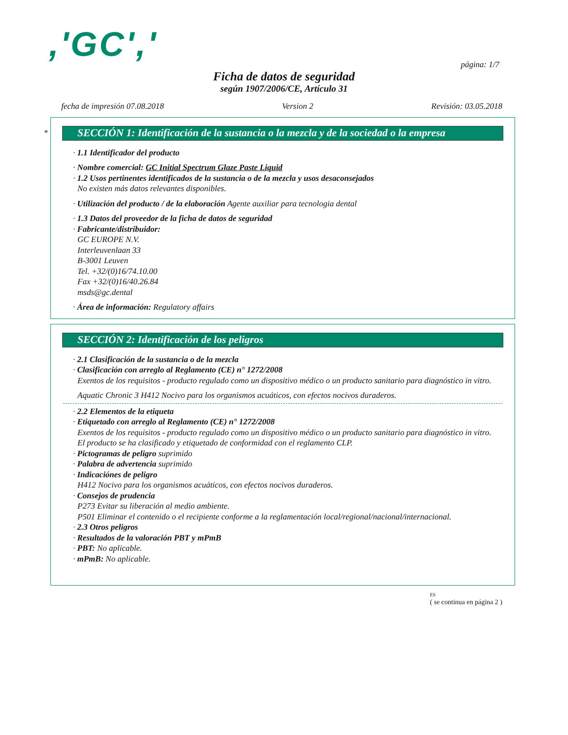,'GC',' página: 1/7
Ficha de datos de seguridad
según 1907/2006/CE, Artículo 31
fecha de impresión 07.08.2018 Version 2 Revisión: 03.05.2018
*
SECCIÓN 1: Identificación de la sustancia o la mezcla y de la sociedad o la empresa
· 1.1 Identificador del producto
· Nombre comercial: GC Initial Spectrum Glaze Paste Liquid
· 1.2 Usos pertinentes identificados de la sustancia o de la mezcla y usos desaconsejados
No existen más datos relevantes disponibles.
· Utilización del producto / de la elaboración Agente auxiliar para tecnologia dental
· 1.3 Datos del proveedor de la ficha de datos de seguridad
· Fabricante/distribuidor:
GC EUROPE N.V.
Interleuvenlaan 33
B-3001 Leuven
Tel. +32/(0)16/74.10.00
Fax +32/(0)16/40.26.84
msds@gc.dental
· Área de información: Regulatory affairs
SECCIÓN 2: Identificación de los peligros
· 2.1 Clasificación de la sustancia o de la mezcla
· Clasificación con arreglo al Reglamento (CE) n° 1272/2008
Exentos de los requisitos - producto regulado como un dispositivo médico o un producto sanitario para diagnóstico in vitro.
Aquatic Chronic 3 H412 Nocivo para los organismos acuáticos, con efectos nocivos duraderos.
· 2.2 Elementos de la etiqueta
· Etiquetado con arreglo al Reglamento (CE) n° 1272/2008
Exentos de los requisitos - producto regulado como un dispositivo médico o un producto sanitario para diagnóstico in vitro.
El producto se ha clasificado y etiquetado de conformidad con el reglamento CLP.
· Pictogramas de peligro suprimido
· Palabra de advertencia suprimido
· Indicaciónes de peligro
H412 Nocivo para los organismos acuáticos, con efectos nocivos duraderos.
· Consejos de prudencia
P273 Evitar su liberación al medio ambiente.
P501 Eliminar el contenido o el recipiente conforme a la reglamentación local/regional/nacional/internacional.
· 2.3 Otros peligros
· Resultados de la valoración PBT y mPmB
· PBT: No aplicable.
· mPmB: No aplicable.
ES
( se continua en página 2 )